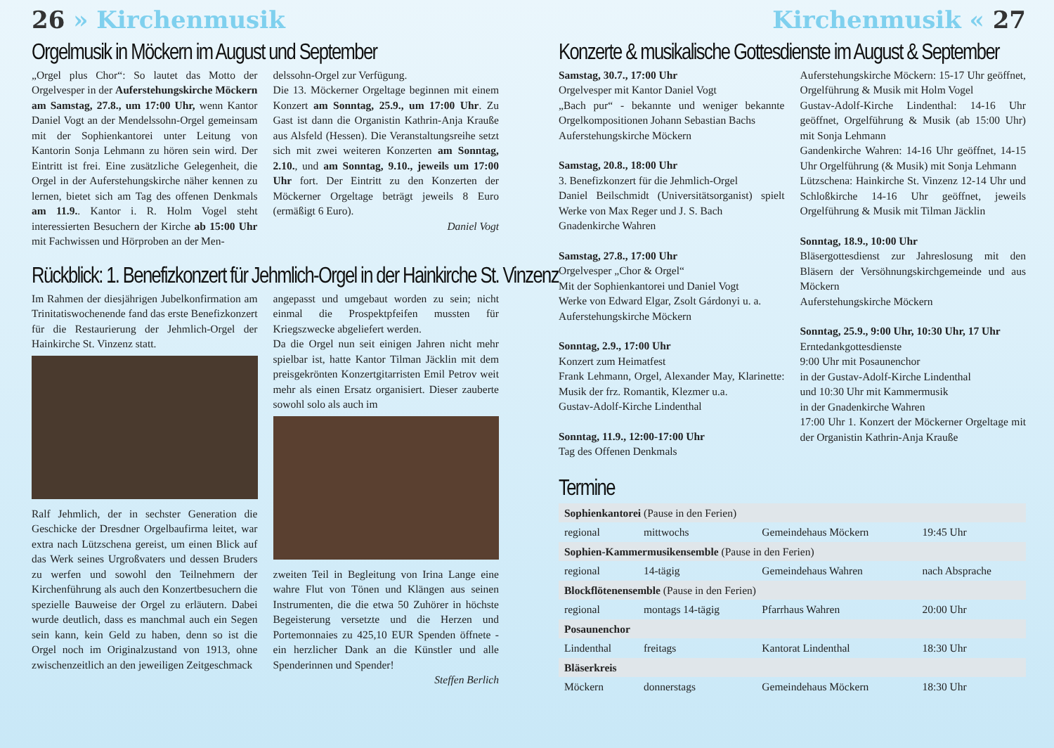26 » Kirchenmusik
Orgelmusik in Möckern im August und September
„Orgel plus Chor“: So lautet das Motto der Orgelvesper in der Auferstehungskirche Möckern am Samstag, 27.8., um 17:00 Uhr, wenn Kantor Daniel Vogt an der Mendelssohn-Orgel gemeinsam mit der Sophienkantorei unter Leitung von Kantorin Sonja Lehmann zu hören sein wird. Der Eintritt ist frei. Eine zusätzliche Gelegenheit, die Orgel in der Auferstehungskirche näher kennen zu lernen, bietet sich am Tag des offenen Denkmals am 11.9.. Kantor i. R. Holm Vogel steht interessierten Besuchern der Kirche ab 15:00 Uhr mit Fachwissen und Hörproben an der Men-
delssohn-Orgel zur Verfügung.
Die 13. Möckerner Orgeltage beginnen mit einem Konzert am Sonntag, 25.9., um 17:00 Uhr. Zu Gast ist dann die Organistin Kathrin-Anja Krauße aus Alsfeld (Hessen). Die Veranstaltungsreihe setzt sich mit zwei weiteren Konzerten am Sonntag, 2.10., und am Sonntag, 9.10., jeweils um 17:00 Uhr fort. Der Eintritt zu den Konzerten der Möckerner Orgeltage beträgt jeweils 8 Euro (ermäßigt 6 Euro).
Daniel Vogt
Rückblick: 1. Benefizkonzert für Jehmlich-Orgel in der Hainkirche St. Vinzenz
Im Rahmen der diesjährigen Jubelkonfirmation am Trinitatiswochenende fand das erste Benefizkonzert für die Restaurierung der Jehmlich-Orgel der Hainkirche St. Vinzenz statt.
Ralf Jehmlich, der in sechster Generation die Geschicke der Dresdner Orgelbaufirma leitet, war extra nach Lützschena gereist, um einen Blick auf das Werk seines Urgroßvaters und dessen Bruders zu werfen und sowohl den Teilnehmern der Kirchenführung als auch den Konzertbesuchern die spezielle Bauweise der Orgel zu erläutern. Dabei wurde deutlich, dass es manchmal auch ein Segen sein kann, kein Geld zu haben, denn so ist die Orgel noch im Originalzustand von 1913, ohne zwischenzeitlich an den jeweiligen Zeitgeschmack
angepasst und umgebaut worden zu sein; nicht einmal die Prospektpfeifen mussten für Kriegszwecke abgeliefert werden.
Da die Orgel nun seit einigen Jahren nicht mehr spielbar ist, hatte Kantor Tilman Jäcklin mit dem preisgekrönten Konzertgitarristen Emil Petrov weit mehr als einen Ersatz organisiert. Dieser zauberte sowohl solo als auch im
zweiten Teil in Begleitung von Irina Lange eine wahre Flut von Tönen und Klängen aus seinen Instrumenten, die die etwa 50 Zuhörer in höchste Begeisterung versetzte und die Herzen und Portemonnaies zu 425,10 EUR Spenden öffnete - ein herzlicher Dank an die Künstler und alle Spenderinnen und Spender!
Steffen Berlich
Kirchenmusik « 27
Konzerte & musikalische Gottesdienste im August & September
Samstag, 30.7., 17:00 Uhr
Orgelvesper mit Kantor Daniel Vogt
„Bach pur“ - bekannte und weniger bekannte Orgelkompositionen Johann Sebastian Bachs
Auferstehungskirche Möckern
Samstag, 20.8., 18:00 Uhr
3. Benefizkonzert für die Jehmlich-Orgel
Daniel Beilschmidt (Universitätsorganist) spielt Werke von Max Reger und J. S. Bach
Gnadenkirche Wahren
Samstag, 27.8., 17:00 Uhr
Orgelvesper „Chor & Orgel“
Mit der Sophienkantorei und Daniel Vogt
Werke von Edward Elgar, Zsolt Gárdonyi u. a.
Auferstehungskirche Möckern
Sonntag, 2.9., 17:00 Uhr
Konzert zum Heimatfest
Frank Lehmann, Orgel, Alexander May, Klarinette: Musik der frz. Romantik, Klezmer u.a.
Gustav-Adolf-Kirche Lindenthal
Sonntag, 11.9., 12:00-17:00 Uhr
Tag des Offenen Denkmals
Auferstehungskirche Möckern: 15-17 Uhr geöffnet, Orgelführung & Musik mit Holm Vogel
Gustav-Adolf-Kirche Lindenthal: 14-16 Uhr geöffnet, Orgelführung & Musik (ab 15:00 Uhr) mit Sonja Lehmann
Gandenkirche Wahren: 14-16 Uhr geöffnet, 14-15 Uhr Orgelführung (& Musik) mit Sonja Lehmann
Lützschena: Hainkirche St. Vinzenz 12-14 Uhr und Schloßkirche 14-16 Uhr geöffnet, jeweils Orgelführung & Musik mit Tilman Jäcklin
Sonntag, 18.9., 10:00 Uhr
Bläsergottesdienst zur Jahreslosung mit den Bläsern der Versöhnungskirchgemeinde und aus Möckern
Auferstehungskirche Möckern
Sonntag, 25.9., 9:00 Uhr, 10:30 Uhr, 17 Uhr
Erntedankgottesdienste
9:00 Uhr mit Posaunenchor
in der Gustav-Adolf-Kirche Lindenthal
und 10:30 Uhr mit Kammermusik
in der Gnadenkirche Wahren
17:00 Uhr 1. Konzert der Möckerner Orgeltage mit der Organistin Kathrin-Anja Krauße
Termine
| Sophienkantorei (Pause in den Ferien) | | | |
| regional | mittwochs | Gemeindehaus Möckern | 19:45 Uhr |
| Sophien-Kammermusikensemble (Pause in den Ferien) | | | |
| regional | 14-tägig | Gemeindehaus Wahren | nach Absprache |
| Blockflötenensemble (Pause in den Ferien) | | | |
| regional | montags 14-tägig | Pfarrhaus Wahren | 20:00 Uhr |
| Posaunenchor | | | |
| Lindenthal | freitags | Kantorat Lindenthal | 18:30 Uhr |
| Bläserkreis | | | |
| Möckern | donnerstags | Gemeindehaus Möckern | 18:30 Uhr |